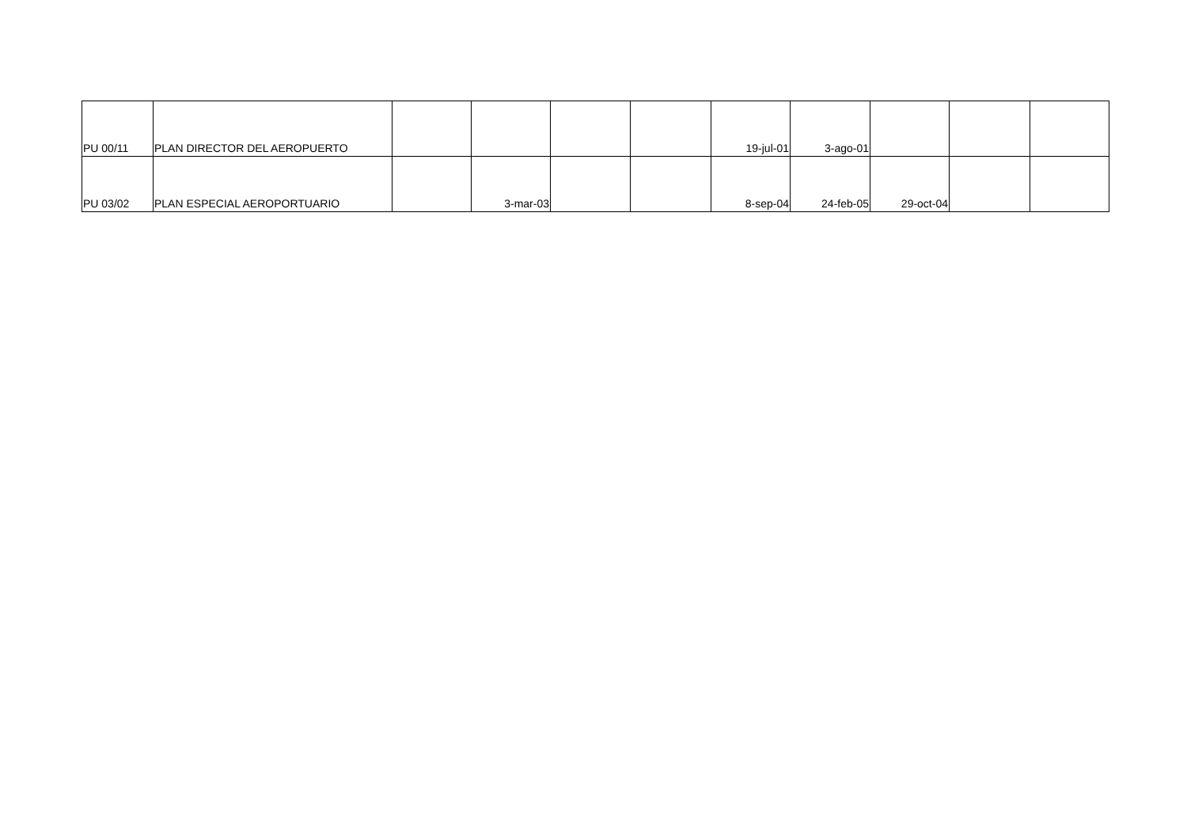| PU 00/11 | PLAN DIRECTOR DEL AEROPUERTO | | | | | 19-jul-01 | 3-ago-01 | | | |
| PU 03/02 | PLAN ESPECIAL AEROPORTUARIO | | 3-mar-03 | | | 8-sep-04 | 24-feb-05 | 29-oct-04 | | |